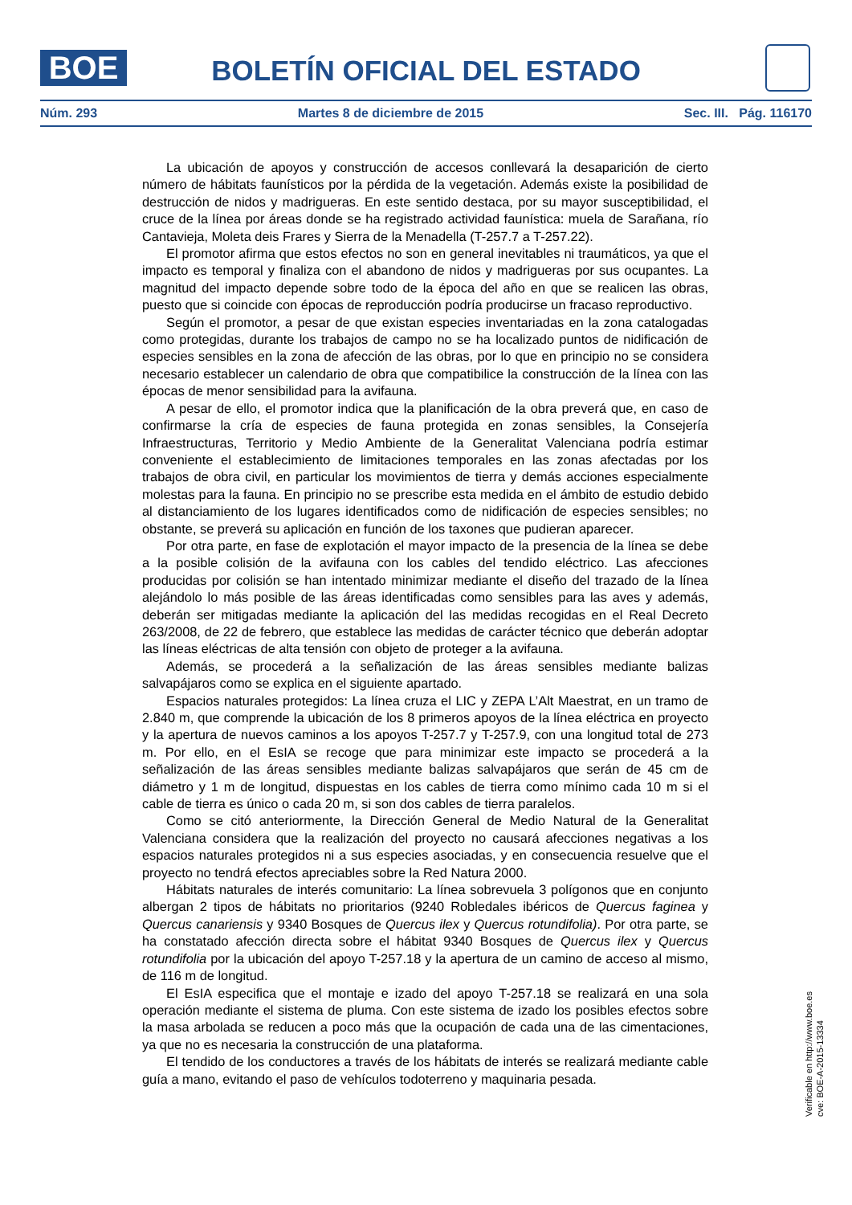BOE
BOLETÍN OFICIAL DEL ESTADO
Núm. 293 Martes 8 de diciembre de 2015 Sec. III. Pág. 116170
La ubicación de apoyos y construcción de accesos conllevará la desaparición de cierto número de hábitats faunísticos por la pérdida de la vegetación. Además existe la posibilidad de destrucción de nidos y madrigueras. En este sentido destaca, por su mayor susceptibilidad, el cruce de la línea por áreas donde se ha registrado actividad faunística: muela de Sarañana, río Cantavieja, Moleta deis Frares y Sierra de la Menadella (T-257.7 a T-257.22).
El promotor afirma que estos efectos no son en general inevitables ni traumáticos, ya que el impacto es temporal y finaliza con el abandono de nidos y madrigueras por sus ocupantes. La magnitud del impacto depende sobre todo de la época del año en que se realicen las obras, puesto que si coincide con épocas de reproducción podría producirse un fracaso reproductivo.
Según el promotor, a pesar de que existan especies inventariadas en la zona catalogadas como protegidas, durante los trabajos de campo no se ha localizado puntos de nidificación de especies sensibles en la zona de afección de las obras, por lo que en principio no se considera necesario establecer un calendario de obra que compatibilice la construcción de la línea con las épocas de menor sensibilidad para la avifauna.
A pesar de ello, el promotor indica que la planificación de la obra preverá que, en caso de confirmarse la cría de especies de fauna protegida en zonas sensibles, la Consejería Infraestructuras, Territorio y Medio Ambiente de la Generalitat Valenciana podría estimar conveniente el establecimiento de limitaciones temporales en las zonas afectadas por los trabajos de obra civil, en particular los movimientos de tierra y demás acciones especialmente molestas para la fauna. En principio no se prescribe esta medida en el ámbito de estudio debido al distanciamiento de los lugares identificados como de nidificación de especies sensibles; no obstante, se preverá su aplicación en función de los taxones que pudieran aparecer.
Por otra parte, en fase de explotación el mayor impacto de la presencia de la línea se debe a la posible colisión de la avifauna con los cables del tendido eléctrico. Las afecciones producidas por colisión se han intentado minimizar mediante el diseño del trazado de la línea alejándolo lo más posible de las áreas identificadas como sensibles para las aves y además, deberán ser mitigadas mediante la aplicación del las medidas recogidas en el Real Decreto 263/2008, de 22 de febrero, que establece las medidas de carácter técnico que deberán adoptar las líneas eléctricas de alta tensión con objeto de proteger a la avifauna.
Además, se procederá a la señalización de las áreas sensibles mediante balizas salvapájaros como se explica en el siguiente apartado.
Espacios naturales protegidos: La línea cruza el LIC y ZEPA L’Alt Maestrat, en un tramo de 2.840 m, que comprende la ubicación de los 8 primeros apoyos de la línea eléctrica en proyecto y la apertura de nuevos caminos a los apoyos T-257.7 y T-257.9, con una longitud total de 273 m. Por ello, en el EsIA se recoge que para minimizar este impacto se procederá a la señalización de las áreas sensibles mediante balizas salvapájaros que serán de 45 cm de diámetro y 1 m de longitud, dispuestas en los cables de tierra como mínimo cada 10 m si el cable de tierra es único o cada 20 m, si son dos cables de tierra paralelos.
Como se citó anteriormente, la Dirección General de Medio Natural de la Generalitat Valenciana considera que la realización del proyecto no causará afecciones negativas a los espacios naturales protegidos ni a sus especies asociadas, y en consecuencia resuelve que el proyecto no tendrá efectos apreciables sobre la Red Natura 2000.
Hábitats naturales de interés comunitario: La línea sobrevuela 3 polígonos que en conjunto albergan 2 tipos de hábitats no prioritarios (9240 Robledales ibéricos de Quercus faginea y Quercus canariensis y 9340 Bosques de Quercus ilex y Quercus rotundifolia). Por otra parte, se ha constatado afección directa sobre el hábitat 9340 Bosques de Quercus ilex y Quercus rotundifolia por la ubicación del apoyo T-257.18 y la apertura de un camino de acceso al mismo, de 116 m de longitud.
El EsIA especifica que el montaje e izado del apoyo T-257.18 se realizará en una sola operación mediante el sistema de pluma. Con este sistema de izado los posibles efectos sobre la masa arbolada se reducen a poco más que la ocupación de cada una de las cimentaciones, ya que no es necesaria la construcción de una plataforma.
El tendido de los conductores a través de los hábitats de interés se realizará mediante cable guía a mano, evitando el paso de vehículos todoterreno y maquinaria pesada.
Verificable en http://www.boe.es
cve: BOE-A-2015-13334